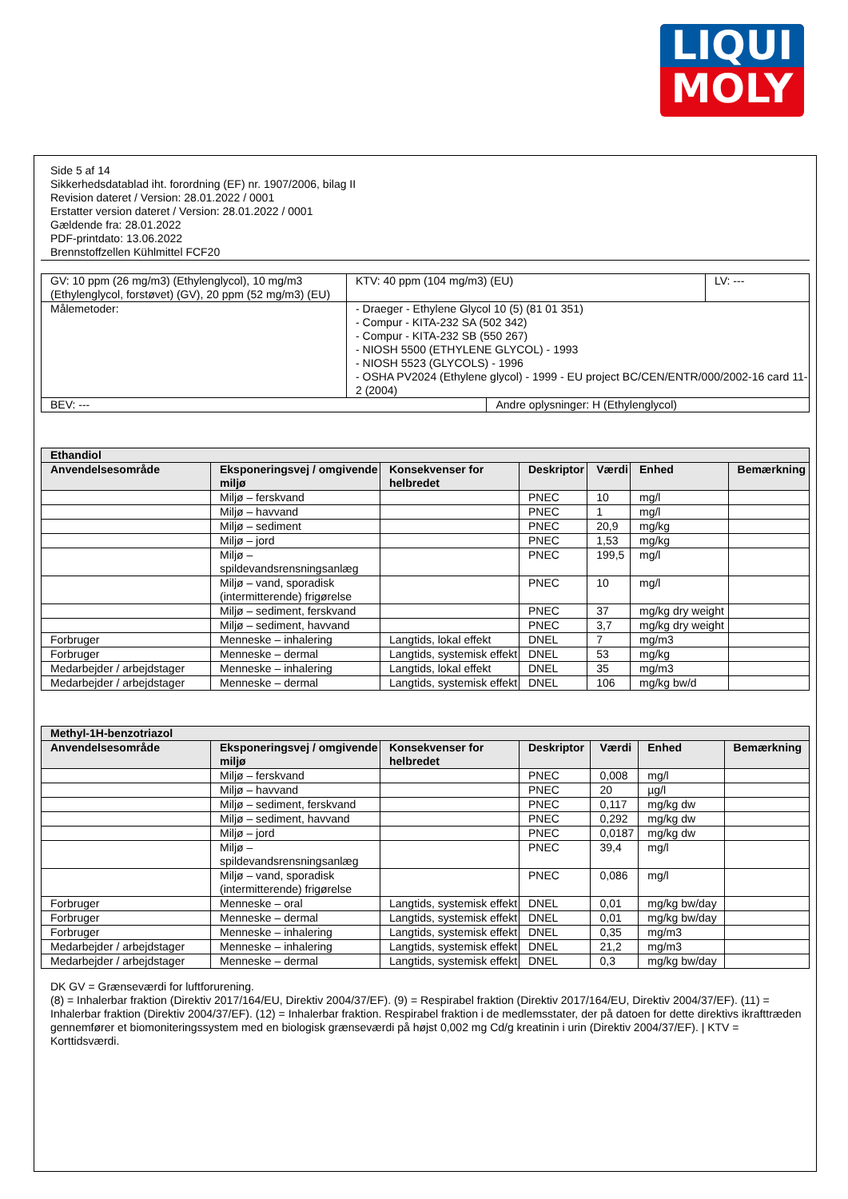LIQUI
MOLY
Side 5 af 14
Sikkerhedsdatablad iht. forordning (EF) nr. 1907/2006, bilag II
Revision dateret / Version: 28.01.2022 / 0001
Erstatter version dateret / Version: 28.01.2022 / 0001
Gældende fra: 28.01.2022
PDF-printdato: 13.06.2022
Brennstoffzellen Kühlmittel FCF20
| GV: 10 ppm (26 mg/m3) (Ethylenglycol), 10 mg/m3 (Ethylenglycol, forstøvet) (GV), 20 ppm (52 mg/m3) (EU) | KTV: 40 ppm (104 mg/m3) (EU) | | LV: --- |
| Målemetoder: | - Draeger - Ethylene Glycol 10 (5) (81 01 351) - Compur - KITA-232 SA (502 342) - Compur - KITA-232 SB (550 267) - NIOSH 5500 (ETHYLENE GLYCOL) - 1993 - NIOSH 5523 (GLYCOLS) - 1996 - OSHA PV2024 (Ethylene glycol) - 1999 - EU project BC/CEN/ENTR/000/2002-16 card 11-2 (2004) | | |
| BEV: --- | | Andre oplysninger: H (Ethylenglycol) | |
| Ethandiol | | | | | | |
| --- | --- | --- | --- | --- | --- | --- |
| Anvendelsesområde | Eksponeringsvej / omgivende miljø | Konsekvenser for helbredet | Deskriptor | Værdi | Enhed | Bemærkning |
| | Miljø – ferskvand | | PNEC | 10 | mg/l | |
| | Miljø – havvand | | PNEC | 1 | mg/l | |
| | Miljø – sediment | | PNEC | 20,9 | mg/kg | |
| | Miljø – jord | | PNEC | 1,53 | mg/kg | |
| | Miljø – spildevandsrensningsanlæg | | PNEC | 199,5 | mg/l | |
| | Miljø – vand, sporadisk (intermitterende) frigørelse | | PNEC | 10 | mg/l | |
| | Miljø – sediment, ferskvand | | PNEC | 37 | mg/kg dry weight | |
| | Miljø – sediment, havvand | | PNEC | 3,7 | mg/kg dry weight | |
| Forbruger | Menneske – inhalering | Langtids, lokal effekt | DNEL | 7 | mg/m3 | |
| Forbruger | Menneske – dermal | Langtids, systemisk effekt | DNEL | 53 | mg/kg | |
| Medarbejder / arbejdstager | Menneske – inhalering | Langtids, lokal effekt | DNEL | 35 | mg/m3 | |
| Medarbejder / arbejdstager | Menneske – dermal | Langtids, systemisk effekt | DNEL | 106 | mg/kg bw/d | |
| Methyl-1H-benzotriazol | | | | | | |
| --- | --- | --- | --- | --- | --- | --- |
| Anvendelsesområde | Eksponeringsvej / omgivende miljø | Konsekvenser for helbredet | Deskriptor | Værdi | Enhed | Bemærkning |
| | Miljø – ferskvand | | PNEC | 0,008 | mg/l | |
| | Miljø – havvand | | PNEC | 20 | µg/l | |
| | Miljø – sediment, ferskvand | | PNEC | 0,117 | mg/kg dw | |
| | Miljø – sediment, havvand | | PNEC | 0,292 | mg/kg dw | |
| | Miljø – jord | | PNEC | 0,0187 | mg/kg dw | |
| | Miljø – spildevandsrensningsanlæg | | PNEC | 39,4 | mg/l | |
| | Miljø – vand, sporadisk (intermitterende) frigørelse | | PNEC | 0,086 | mg/l | |
| Forbruger | Menneske – oral | Langtids, systemisk effekt | DNEL | 0,01 | mg/kg bw/day | |
| Forbruger | Menneske – dermal | Langtids, systemisk effekt | DNEL | 0,01 | mg/kg bw/day | |
| Forbruger | Menneske – inhalering | Langtids, systemisk effekt | DNEL | 0,35 | mg/m3 | |
| Medarbejder / arbejdstager | Menneske – inhalering | Langtids, systemisk effekt | DNEL | 21,2 | mg/m3 | |
| Medarbejder / arbejdstager | Menneske – dermal | Langtids, systemisk effekt | DNEL | 0,3 | mg/kg bw/day | |
DK GV = Grænseværdi for luftforurening.
(8) = Inhalerbar fraktion (Direktiv 2017/164/EU, Direktiv 2004/37/EF). (9) = Respirabel fraktion (Direktiv 2017/164/EU, Direktiv 2004/37/EF). (11) = Inhalerbar fraktion (Direktiv 2004/37/EF). (12) = Inhalerbar fraktion. Respirabel fraktion i de medlemsstater, der på datoen for dette direktivs ikrafttræden gennemfører et biomoniteringssystem med en biologisk grænseværdi på højst 0,002 mg Cd/g kreatinin i urin (Direktiv 2004/37/EF). | KTV = Korttidsværdi.